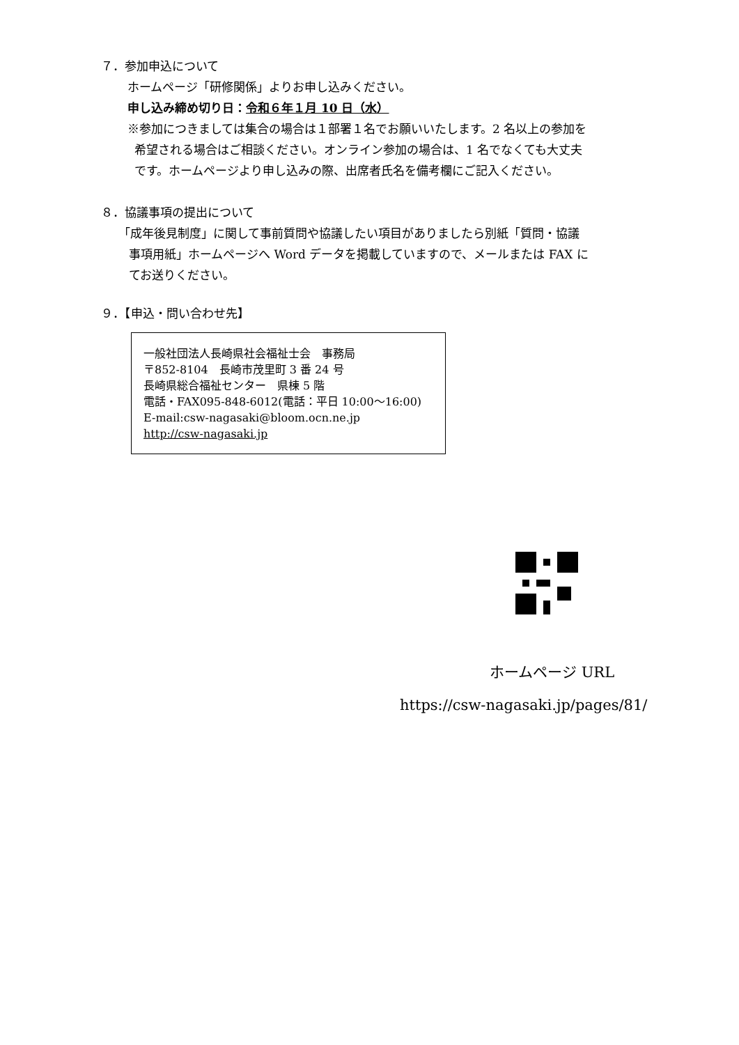７．参加申込について
ホームページ「研修関係」よりお申し込みください。
申し込み締め切り日：令和６年１月 10 日（水）
※参加につきましては集合の場合は１部署１名でお願いいたします。2 名以上の参加を
希望される場合はご相談ください。オンライン参加の場合は、1 名でなくても大丈夫
です。ホームページより申し込みの際、出席者氏名を備考欄にご記入ください。
８．協議事項の提出について
「成年後見制度」に関して事前質問や協議したい項目がありましたら別紙「質問・協議
事項用紙」ホームページへ Word データを掲載していますので、メールまたは FAX に
てお送りください。
９．【申込・問い合わせ先】
一般社団法人長崎県社会福祉士会　事務局
〒852-8104　長崎市茂里町 3 番 24 号
長崎県総合福祉センター　県棟 5 階
電話・FAX095-848-6012(電話：平日 10:00～16:00)
E-mail:csw-nagasaki@bloom.ocn.ne.jp
http://csw-nagasaki.jp
ホームページ URL
https://csw-nagasaki.jp/pages/81/